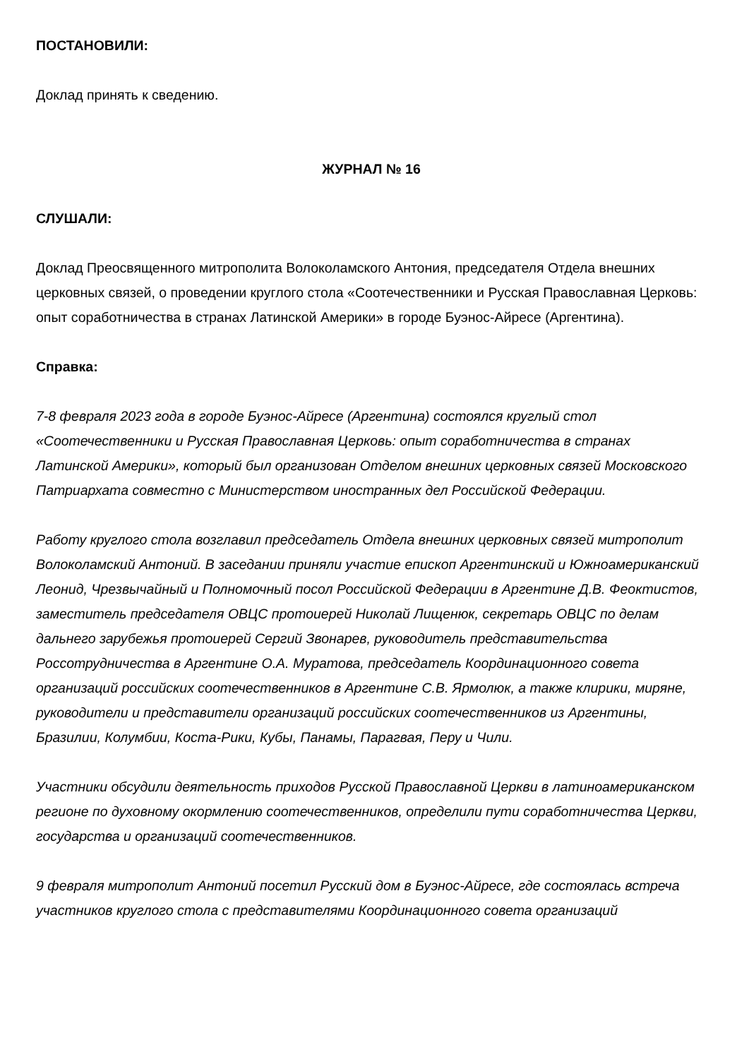ПОСТАНОВИЛИ:
Доклад принять к сведению.
ЖУРНАЛ № 16
СЛУШАЛИ:
Доклад Преосвященного митрополита Волоколамского Антония, председателя Отдела внешних церковных связей, о проведении круглого стола «Соотечественники и Русская Православная Церковь: опыт соработничества в странах Латинской Америки» в городе Буэнос-Айресе (Аргентина).
Справка:
7-8 февраля 2023 года в городе Буэнос-Айресе (Аргентина) состоялся круглый стол «Соотечественники и Русская Православная Церковь: опыт соработничества в странах Латинской Америки», который был организован Отделом внешних церковных связей Московского Патриархата совместно с Министерством иностранных дел Российской Федерации.
Работу круглого стола возглавил председатель Отдела внешних церковных связей митрополит Волоколамский Антоний. В заседании приняли участие епископ Аргентинский и Южноамериканский Леонид, Чрезвычайный и Полномочный посол Российской Федерации в Аргентине Д.В. Феоктистов, заместитель председателя ОВЦС протоиерей Николай Лищенюк, секретарь ОВЦС по делам дальнего зарубежья протоиерей Сергий Звонарев, руководитель представительства Россотрудничества в Аргентине О.А. Муратова, председатель Координационного совета организаций российских соотечественников в Аргентине С.В. Ярмолюк, а также клирики, миряне, руководители и представители организаций российских соотечественников из Аргентины, Бразилии, Колумбии, Коста-Рики, Кубы, Панамы, Парагвая, Перу и Чили.
Участники обсудили деятельность приходов Русской Православной Церкви в латиноамериканском регионе по духовному окормлению соотечественников, определили пути соработничества Церкви, государства и организаций соотечественников.
9 февраля митрополит Антоний посетил Русский дом в Буэнос-Айресе, где состоялась встреча участников круглого стола с представителями Координационного совета организаций